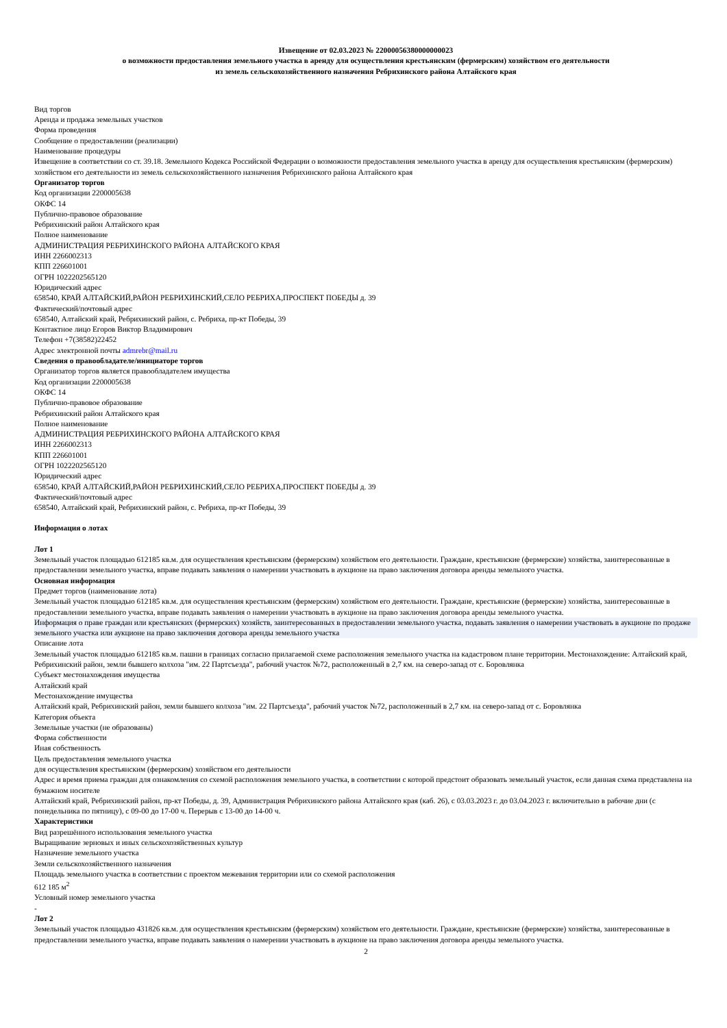Извещение от 02.03.2023 № 22000056380000000023
о возможности предоставления земельного участка в аренду для осуществления крестьянским (фермерским) хозяйством его деятельности
из земель сельскохозяйственного назначения Ребрихинского района Алтайского края
Вид торгов
Аренда и продажа земельных участков
Форма проведения
Сообщение о предоставлении (реализации)
Наименование процедуры
Извещение в соответствии со ст. 39.18. Земельного Кодекса Российской Федерации о возможности предоставления земельного участка в аренду для осуществления крестьянским (фермерским) хозяйством его деятельности из земель сельскохозяйственного назначения Ребрихинского района Алтайского края
Организатор торгов
Код организации 2200005638
ОКФС 14
Публично-правовое образование
Ребрихинский район Алтайского края
Полное наименование
АДМИНИСТРАЦИЯ РЕБРИХИНСКОГО РАЙОНА АЛТАЙСКОГО КРАЯ
ИНН 2266002313
КПП 226601001
ОГРН 1022202565120
Юридический адрес
658540, КРАЙ АЛТАЙСКИЙ,РАЙОН РЕБРИХИНСКИЙ,СЕЛО РЕБРИХА,ПРОСПЕКТ ПОБЕДЫ д. 39
Фактический/почтовый адрес
658540, Алтайский край, Ребрихинский район, с. Ребриха, пр-кт Победы, 39
Контактное лицо Егоров Виктор Владимирович
Телефон +7(38582)22452
Адрес электронной почты admrebr@mail.ru
Сведения о правообладателе/инициаторе торгов
Организатор торгов является правообладателем имущества
Код организации 2200005638
ОКФС 14
Публично-правовое образование
Ребрихинский район Алтайского края
Полное наименование
АДМИНИСТРАЦИЯ РЕБРИХИНСКОГО РАЙОНА АЛТАЙСКОГО КРАЯ
ИНН 2266002313
КПП 226601001
ОГРН 1022202565120
Юридический адрес
658540, КРАЙ АЛТАЙСКИЙ,РАЙОН РЕБРИХИНСКИЙ,СЕЛО РЕБРИХА,ПРОСПЕКТ ПОБЕДЫ д. 39
Фактический/почтовый адрес
658540, Алтайский край, Ребрихинский район, с. Ребриха, пр-кт Победы, 39
Информация о лотах
Лот 1
Земельный участок площадью 612185 кв.м. для осуществления крестьянским (фермерским) хозяйством его деятельности. Граждане, крестьянские (фермерские) хозяйства, заинтересованные в предоставлении земельного участка, вправе подавать заявления о намерении участвовать в аукционе на право заключения договора аренды земельного участка.
Основная информация
Предмет торгов (наименование лота)
Земельный участок площадью 612185 кв.м. для осуществления крестьянским (фермерским) хозяйством его деятельности. Граждане, крестьянские (фермерские) хозяйства, заинтересованные в предоставлении земельного участка, вправе подавать заявления о намерении участвовать в аукционе на право заключения договора аренды земельного участка.
Информация о праве граждан или крестьянских (фермерских) хозяйств, заинтересованных в предоставлении земельного участка, подавать заявления о намерении участвовать в аукционе по продаже земельного участка или аукционе на право заключения договора аренды земельного участка
Описание лота
Земельный участок площадью 612185 кв.м. пашни в границах согласно прилагаемой схеме расположения земельного участка на кадастровом плане территории. Местонахождение: Алтайский край, Ребрихинский район, земли бывшего колхоза "им. 22 Партсъезда", рабочий участок №72, расположенный в 2,7 км. на северо-запад от с. Боровлянка
Субъект местонахождения имущества
Алтайский край
Местонахождение имущества
Алтайский край, Ребрихинский район, земли бывшего колхоза "им. 22 Партсъезда", рабочий участок №72, расположенный в 2,7 км. на северо-запад от с. Боровлянка
Категория объекта
Земельные участки (не образованы)
Форма собственности
Иная собственность
Цель предоставления земельного участка
для осуществления крестьянским (фермерским) хозяйством его деятельности
Адрес и время приема граждан для ознакомления со схемой расположения земельного участка, в соответствии с которой предстоит образовать земельный участок, если данная схема представлена на бумажном носителе
Алтайский край, Ребрихинский район, пр-кт Победы, д. 39, Администрация Ребрихинского района Алтайского края (каб. 26), с 03.03.2023 г. до 03.04.2023 г. включительно в рабочие дни (с понедельника по пятницу), с 09-00 до 17-00 ч. Перерыв с 13-00 до 14-00 ч.
Характеристики
Вид разрешённого использования земельного участка
Выращивание зерновых и иных сельскохозяйственных культур
Назначение земельного участка
Земли сельскохозяйственного назначения
Площадь земельного участка в соответствии с проектом межевания территории или со схемой расположения
612 185 м<sup>2</sup>
Условный номер земельного участка
-
Лот 2
Земельный участок площадью 431826 кв.м. для осуществления крестьянским (фермерским) хозяйством его деятельности. Граждане, крестьянские (фермерские) хозяйства, заинтересованные в предоставлении земельного участка, вправе подавать заявления о намерении участвовать в аукционе на право заключения договора аренды земельного участка.
2